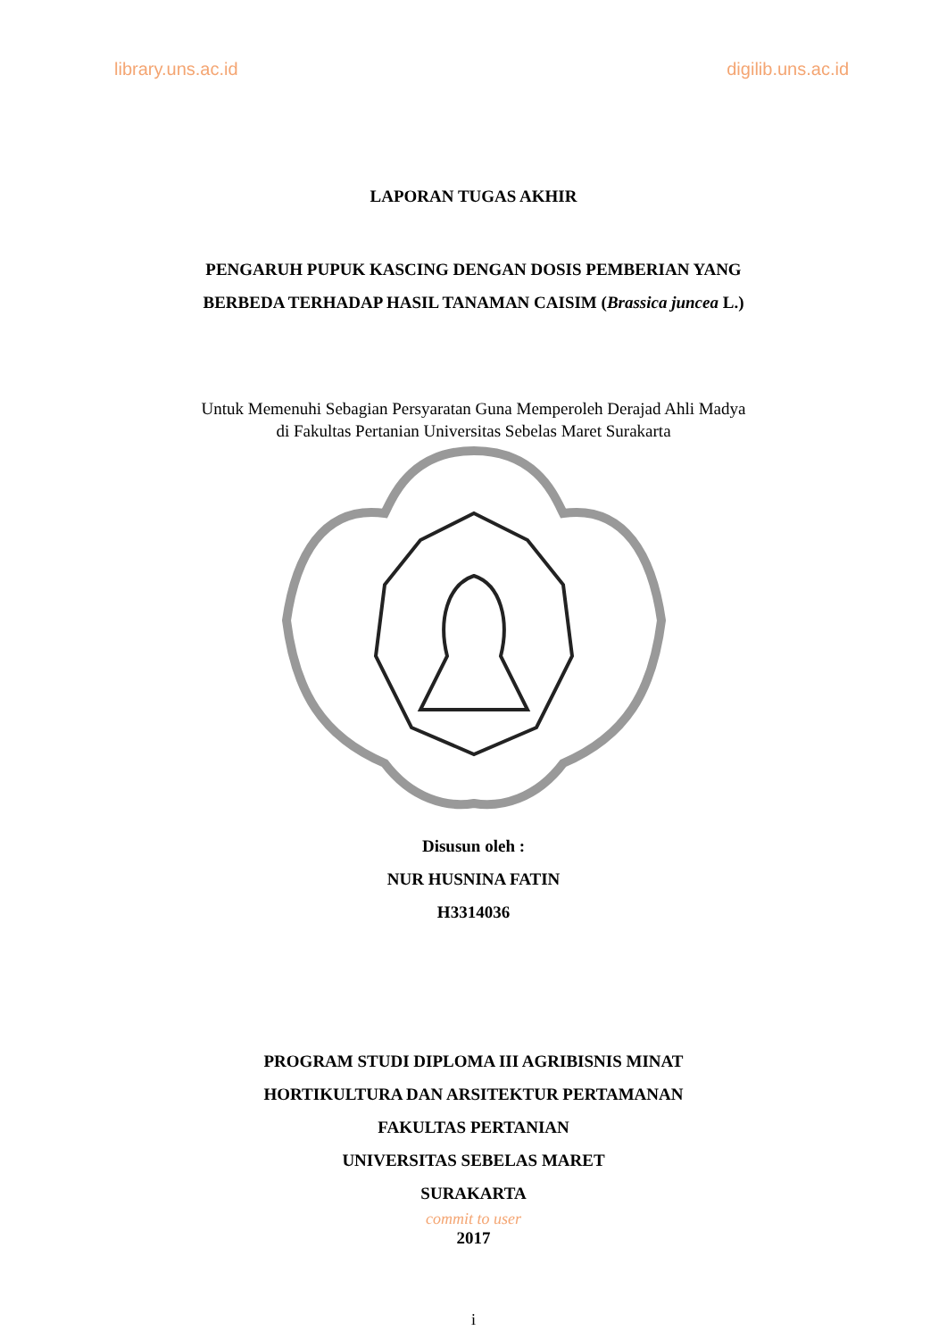library.uns.ac.id digilib.uns.ac.id
LAPORAN TUGAS AKHIR
PENGARUH PUPUK KASCING DENGAN DOSIS PEMBERIAN YANG
BERBEDA TERHADAP HASIL TANAMAN CAISIM (Brassica juncea L.)
Untuk Memenuhi Sebagian Persyaratan Guna Memperoleh Derajad Ahli Madya
di Fakultas Pertanian Universitas Sebelas Maret Surakarta
Disusun oleh :
NUR HUSNINA FATIN
H3314036
PROGRAM STUDI DIPLOMA III AGRIBISNIS MINAT
HORTIKULTURA DAN ARSITEKTUR PERTAMANAN
FAKULTAS PERTANIAN
UNIVERSITAS SEBELAS MARET
SURAKARTA
commit to user
2017
i